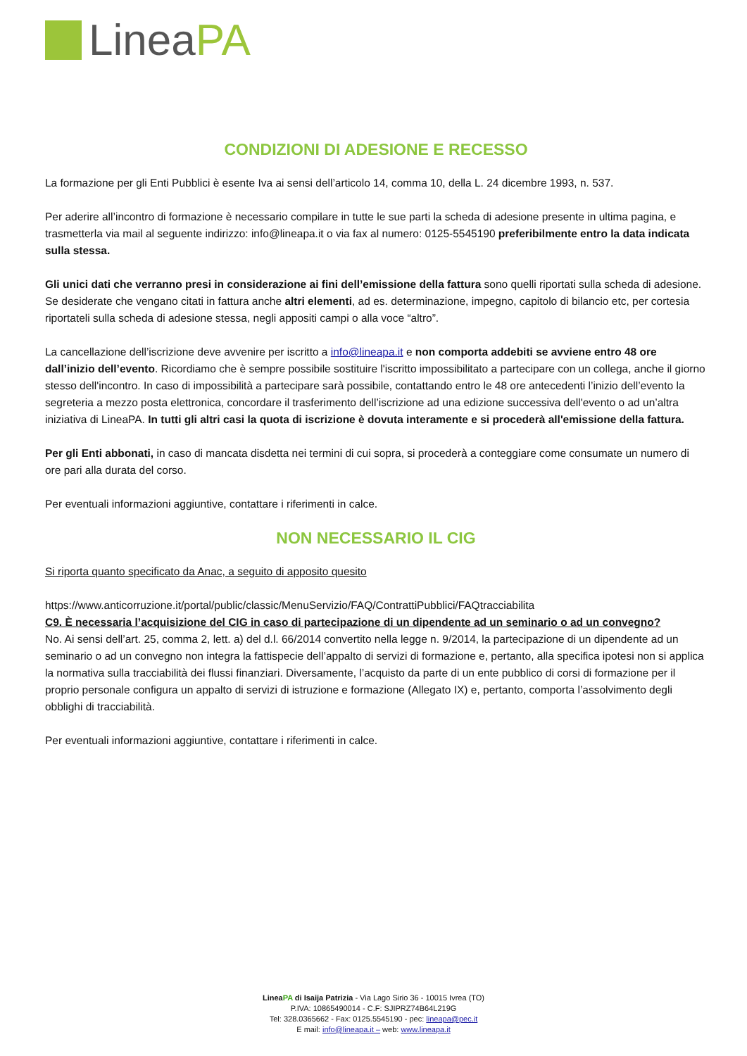LineaPA
CONDIZIONI DI ADESIONE E RECESSO
La formazione per gli Enti Pubblici è esente Iva ai sensi dell’articolo 14, comma 10, della L. 24 dicembre 1993, n. 537.
Per aderire all’incontro di formazione è necessario compilare in tutte le sue parti la scheda di adesione presente in ultima pagina, e trasmetterla via mail al seguente indirizzo: info@lineapa.it o via fax al numero: 0125-5545190 preferibilmente entro la data indicata sulla stessa.
Gli unici dati che verranno presi in considerazione ai fini dell’emissione della fattura sono quelli riportati sulla scheda di adesione.
Se desiderate che vengano citati in fattura anche altri elementi, ad es. determinazione, impegno, capitolo di bilancio etc, per cortesia riportateli sulla scheda di adesione stessa, negli appositi campi o alla voce “altro”.
La cancellazione dell’iscrizione deve avvenire per iscritto a info@lineapa.it e non comporta addebiti se avviene entro 48 ore dall’inizio dell’evento. Ricordiamo che è sempre possibile sostituire l'iscritto impossibilitato a partecipare con un collega, anche il giorno stesso dell'incontro. In caso di impossibilità a partecipare sarà possibile, contattando entro le 48 ore antecedenti l’inizio dell’evento la segreteria a mezzo posta elettronica, concordare il trasferimento dell’iscrizione ad una edizione successiva dell'evento o ad un’altra iniziativa di LineaPA. In tutti gli altri casi la quota di iscrizione è dovuta interamente e si procederà all'emissione della fattura.
Per gli Enti abbonati, in caso di mancata disdetta nei termini di cui sopra, si procederà a conteggiare come consumate un numero di ore pari alla durata del corso.
Per eventuali informazioni aggiuntive, contattare i riferimenti in calce.
NON NECESSARIO IL CIG
Si riporta quanto specificato da Anac, a seguito di apposito quesito
https://www.anticorruzione.it/portal/public/classic/MenuServizio/FAQ/ContrattiPubblici/FAQtracciabilita
C9. È necessaria l’acquisizione del CIG in caso di partecipazione di un dipendente ad un seminario o ad un convegno?
No. Ai sensi dell’art. 25, comma 2, lett. a) del d.l. 66/2014 convertito nella legge n. 9/2014, la partecipazione di un dipendente ad un seminario o ad un convegno non integra la fattispecie dell’appalto di servizi di formazione e, pertanto, alla specifica ipotesi non si applica la normativa sulla tracciabilità dei flussi finanziari. Diversamente, l’acquisto da parte di un ente pubblico di corsi di formazione per il proprio personale configura un appalto di servizi di istruzione e formazione (Allegato IX) e, pertanto, comporta l’assolvimento degli obblighi di tracciabilità.
Per eventuali informazioni aggiuntive, contattare i riferimenti in calce.
LineaPA di Isaija Patrizia - Via Lago Sirio 36 - 10015 Ivrea (TO)
P.IVA: 10865490014 - C.F: SJIPRZ74B64L219G
Tel: 328.0365662 - Fax: 0125.5545190 - pec: lineapa@pec.it
E mail: info@lineapa.it – web: www.lineapa.it